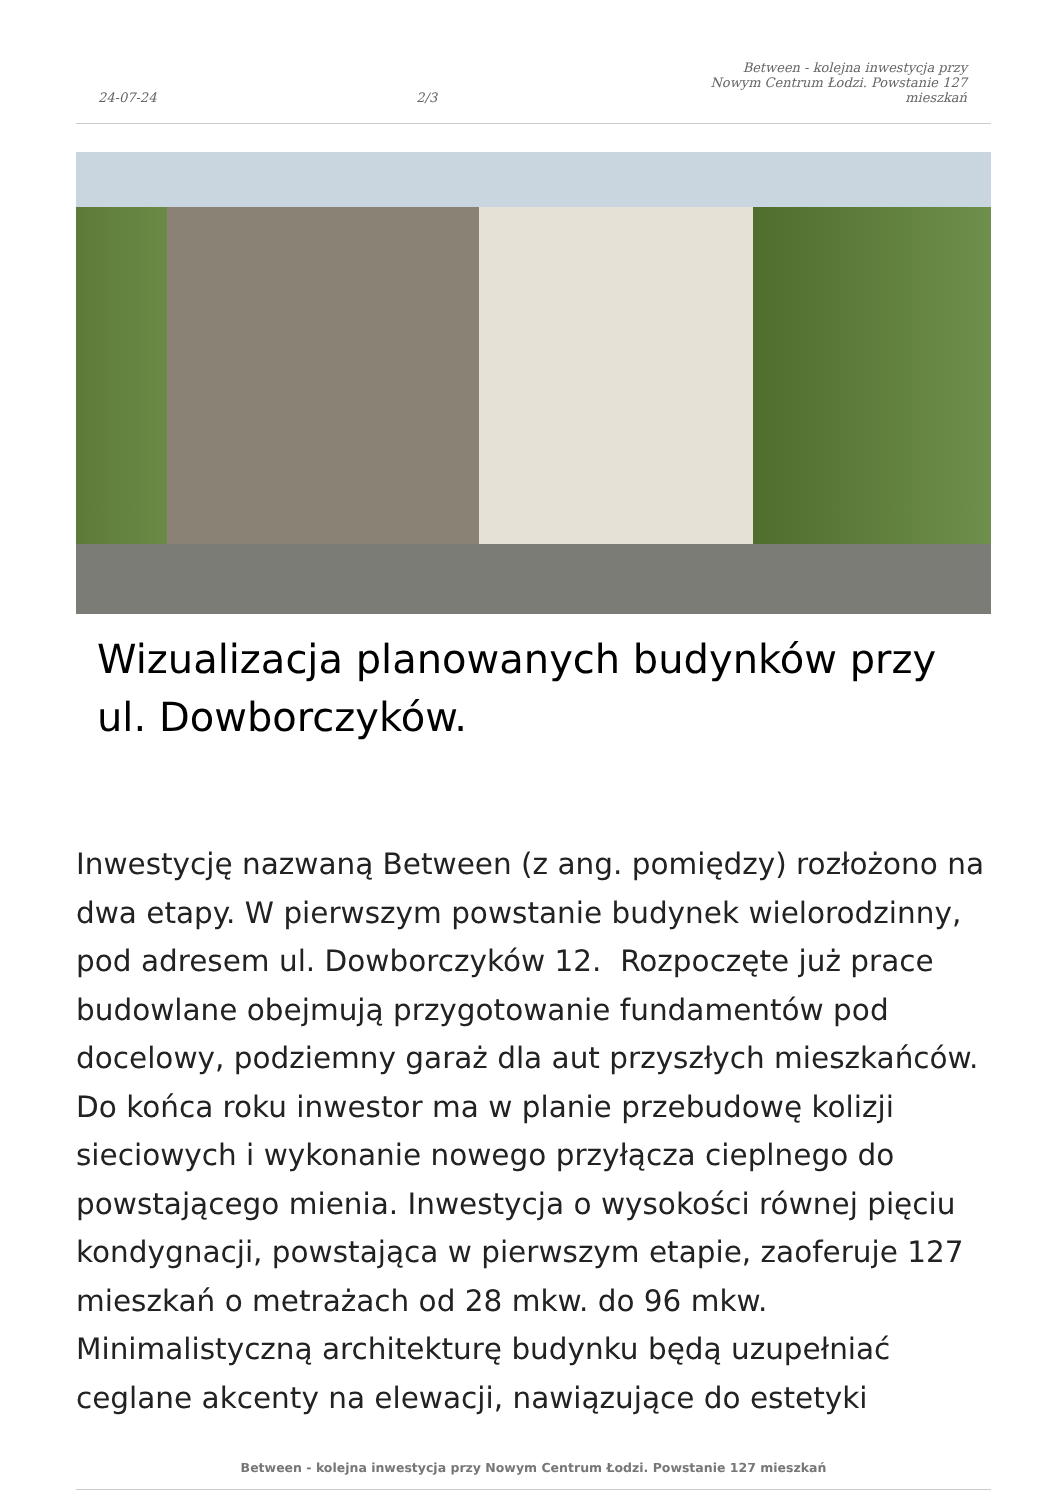24-07-24 2/3 Between - kolejna inwestycja przy Nowym Centrum Łodzi. Powstanie 127 mieszkań
Wizualizacja planowanych budynków przy ul. Dowborczyków.
Inwestycję nazwaną Between (z ang. pomiędzy) rozłożono na dwa etapy. W pierwszym powstanie budynek wielorodzinny, pod adresem ul. Dowborczyków 12. Rozpoczęte już prace budowlane obejmują przygotowanie fundamentów pod docelowy, podziemny garaż dla aut przyszłych mieszkańców. Do końca roku inwestor ma w planie przebudowę kolizji sieciowych i wykonanie nowego przyłącza cieplnego do powstającego mienia. Inwestycja o wysokości równej pięciu kondygnacji, powstająca w pierwszym etapie, zaoferuje 127 mieszkań o metrażach od 28 mkw. do 96 mkw. Minimalistyczną architekturę budynku będą uzupełniać ceglane akcenty na elewacji, nawiązujące do estetyki
Between - kolejna inwestycja przy Nowym Centrum Łodzi. Powstanie 127 mieszkań